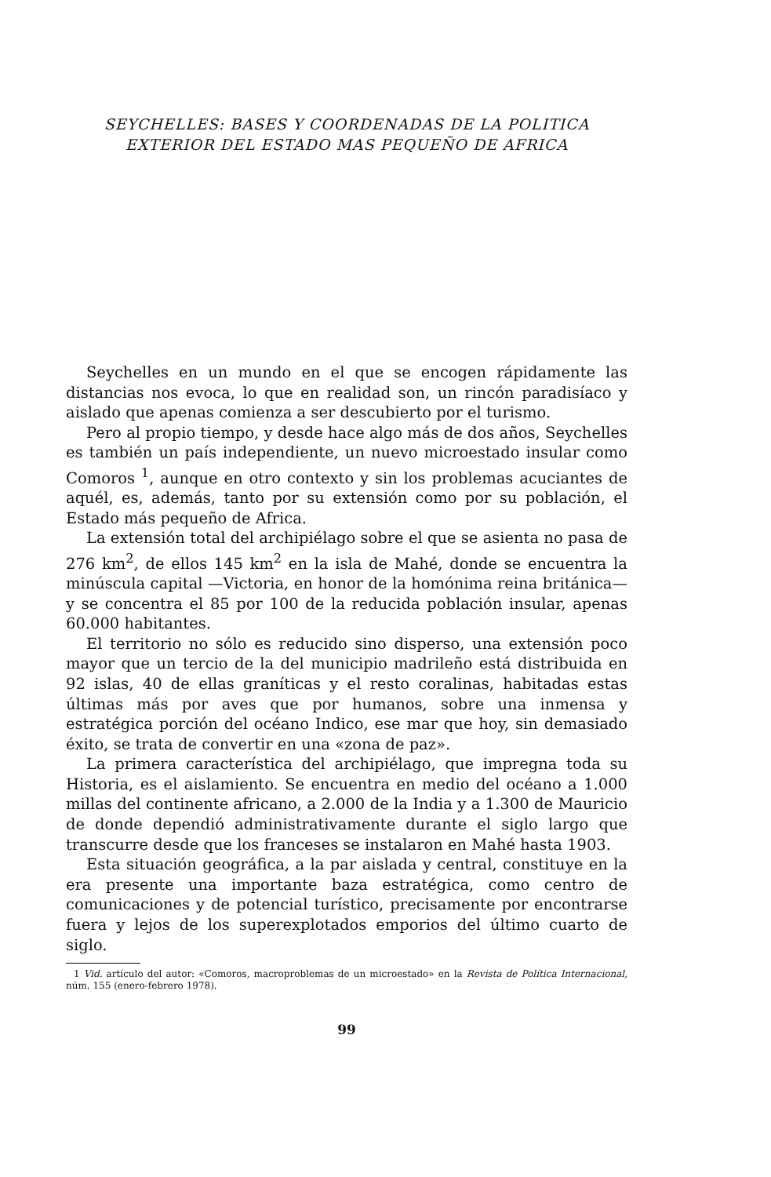SEYCHELLES: BASES Y COORDENADAS DE LA POLITICA
EXTERIOR DEL ESTADO MAS PEQUEÑO DE AFRICA
Seychelles en un mundo en el que se encogen rápidamente las distancias nos evoca, lo que en realidad son, un rincón paradisíaco y aislado que apenas comienza a ser descubierto por el turismo.
Pero al propio tiempo, y desde hace algo más de dos años, Seychelles es también un país independiente, un nuevo microestado insular como Comoros <sup>1</sup>, aunque en otro contexto y sin los problemas acuciantes de aquél, es, además, tanto por su extensión como por su población, el Estado más pequeño de Africa.
La extensión total del archipiélago sobre el que se asienta no pasa de 276 km<sup>2</sup>, de ellos 145 km<sup>2</sup> en la isla de Mahé, donde se encuentra la minúscula capital —Victoria, en honor de la homónima reina británica— y se concentra el 85 por 100 de la reducida población insular, apenas 60.000 habitantes.
El territorio no sólo es reducido sino disperso, una extensión poco mayor que un tercio de la del municipio madrileño está distribuida en 92 islas, 40 de ellas graníticas y el resto coralinas, habitadas estas últimas más por aves que por humanos, sobre una inmensa y estratégica porción del océano Indico, ese mar que hoy, sin demasiado éxito, se trata de convertir en una «zona de paz».
La primera característica del archipiélago, que impregna toda su Historia, es el aislamiento. Se encuentra en medio del océano a 1.000 millas del continente africano, a 2.000 de la India y a 1.300 de Mauricio de donde dependió administrativamente durante el siglo largo que transcurre desde que los franceses se instalaron en Mahé hasta 1903.
Esta situación geográfica, a la par aislada y central, constituye en la era presente una importante baza estratégica, como centro de comunicaciones y de potencial turístico, precisamente por encontrarse fuera y lejos de los superexplotados emporios del último cuarto de siglo.
1 Vid. artículo del autor: «Comoros, macroproblemas de un microestado» en la Revista de Política Internacional, núm. 155 (enero-febrero 1978).
99